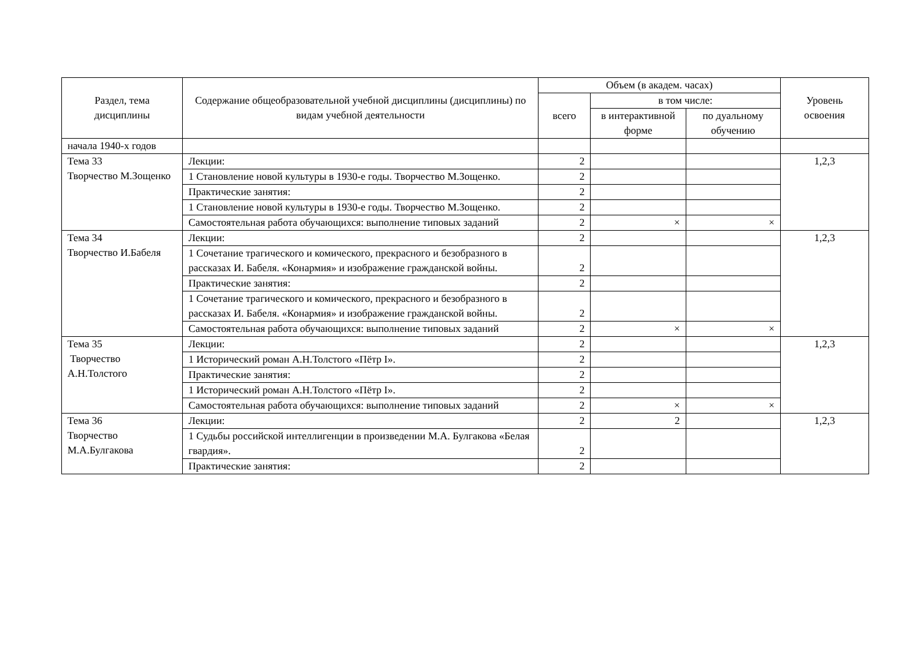| Раздел, тема дисциплины | Содержание общеобразовательной учебной дисциплины (дисциплины) по видам учебной деятельности | Объем (в академ. часах) | | | Уровень освоения |
| --- | --- | --- | --- | --- | --- |
| | | всего | в том числе: | | |
| | | | в интерактивной форме | по дуальному обучению | |
| начала 1940-х годов | | | | | |
| Тема 33 Творчество М.Зощенко | Лекции: | 2 | | | 1,2,3 |
| | 1 Становление новой культуры в 1930-е годы. Творчество М.Зощенко. | 2 | | | |
| | Практические занятия: | 2 | | | |
| | 1 Становление новой культуры в 1930-е годы. Творчество М.Зощенко. | 2 | | | |
| | Самостоятельная работа обучающихся: выполнение типовых заданий | 2 | × | × | |
| Тема 34 Творчество И.Бабеля | Лекции: | 2 | | | 1,2,3 |
| | 1 Сочетание трагического и комического, прекрасного и безобразного в рассказах И. Бабеля. «Конармия» и изображение гражданской войны. | 2 | | | |
| | Практические занятия: | 2 | | | |
| | 1 Сочетание трагического и комического, прекрасного и безобразного в рассказах И. Бабеля. «Конармия» и изображение гражданской войны. | 2 | | | |
| | Самостоятельная работа обучающихся: выполнение типовых заданий | 2 | × | × | |
| Тема 35 Творчество А.Н.Толстого | Лекции: | 2 | | | 1,2,3 |
| | 1 Исторический роман А.Н.Толстого «Пётр I». | 2 | | | |
| | Практические занятия: | 2 | | | |
| | 1 Исторический роман А.Н.Толстого «Пётр I». | 2 | | | |
| | Самостоятельная работа обучающихся: выполнение типовых заданий | 2 | × | × | |
| Тема 36 Творчество М.А.Булгакова | Лекции: | 2 | 2 | | 1,2,3 |
| | 1 Судьбы российской интеллигенции в произведении М.А. Булгакова «Белая гвардия». | 2 | | | |
| | Практические занятия: | 2 | | | |